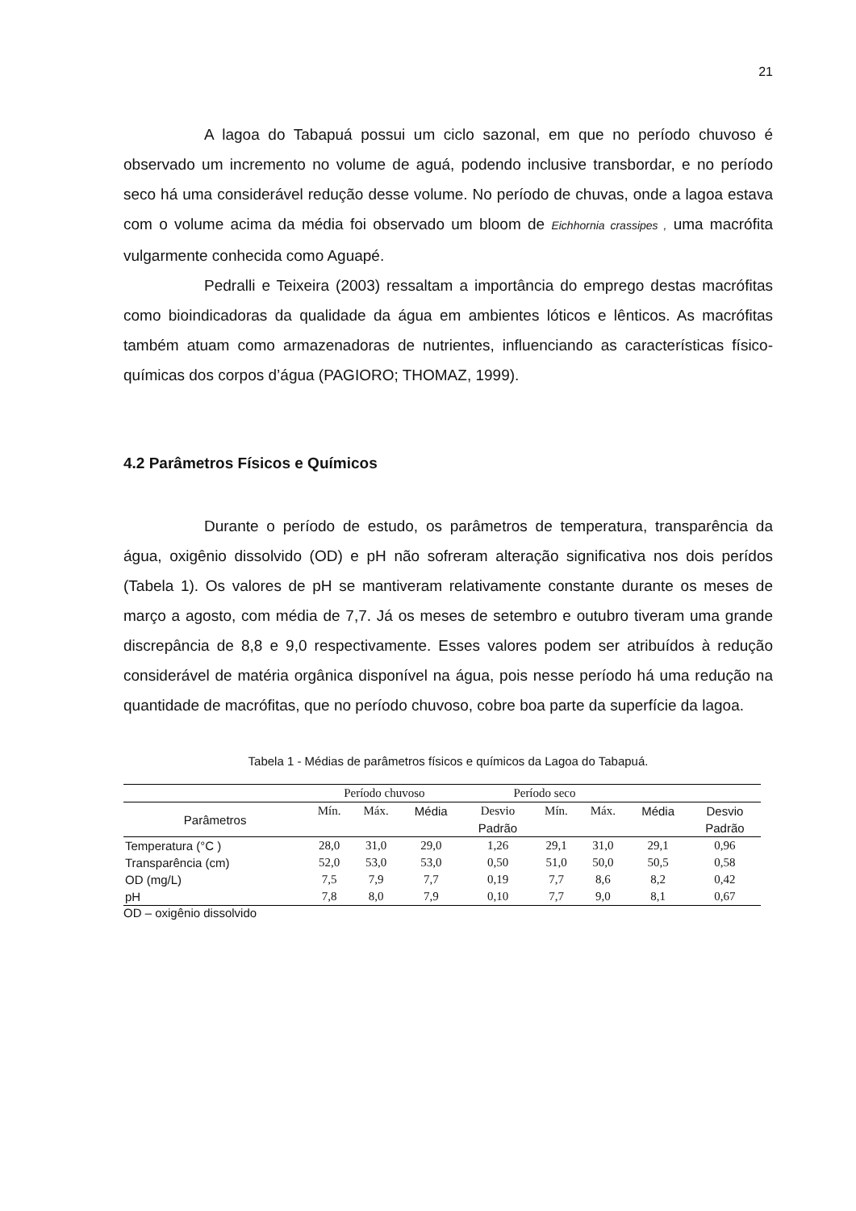21
A lagoa do Tabapuá possui um ciclo sazonal, em que no período chuvoso é observado um incremento no volume de aguá, podendo inclusive transbordar, e no período seco há uma considerável redução desse volume. No período de chuvas, onde a lagoa estava com o volume acima da média foi observado um bloom de Eichhornia crassipes , uma macrófita vulgarmente conhecida como Aguapé.
Pedralli e Teixeira (2003) ressaltam a importância do emprego destas macrófitas como bioindicadoras da qualidade da água em ambientes lóticos e lênticos. As macrófitas também atuam como armazenadoras de nutrientes, influenciando as características físico-químicas dos corpos d’água (PAGIORO; THOMAZ, 1999).
4.2 Parâmetros Físicos e Químicos
Durante o período de estudo, os parâmetros de temperatura, transparência da água, oxigênio dissolvido (OD) e pH não sofreram alteração significativa nos dois perídos (Tabela 1). Os valores de pH se mantiveram relativamente constante durante os meses de março a agosto, com média de 7,7. Já os meses de setembro e outubro tiveram uma grande discrepância de 8,8 e 9,0 respectivamente. Esses valores podem ser atribuídos à redução considerável de matéria orgânica disponível na água, pois nesse período há uma redução na quantidade de macrófitas, que no período chuvoso, cobre boa parte da superfície da lagoa.
Tabela 1 - Médias de parâmetros físicos e químicos da Lagoa do Tabapuá.
| | Período chuvoso | | | Período seco | | | | |
| --- | --- | --- | --- | --- | --- | --- | --- | --- |
| Parâmetros | Mín. | Máx. | Média | Desvio | Mín. | Máx. | Média | Desvio |
| | | | | Padrão | | | | Padrão |
| Temperatura (°C ) | 28,0 | 31,0 | 29,0 | 1,26 | 29,1 | 31,0 | 29,1 | 0,96 |
| Transparência (cm) | 52,0 | 53,0 | 53,0 | 0,50 | 51,0 | 50,0 | 50,5 | 0,58 |
| OD (mg/L) | 7,5 | 7,9 | 7,7 | 0,19 | 7,7 | 8,6 | 8,2 | 0,42 |
| pH | 7,8 | 8,0 | 7,9 | 0,10 | 7,7 | 9,0 | 8,1 | 0,67 |
OD – oxigênio dissolvido